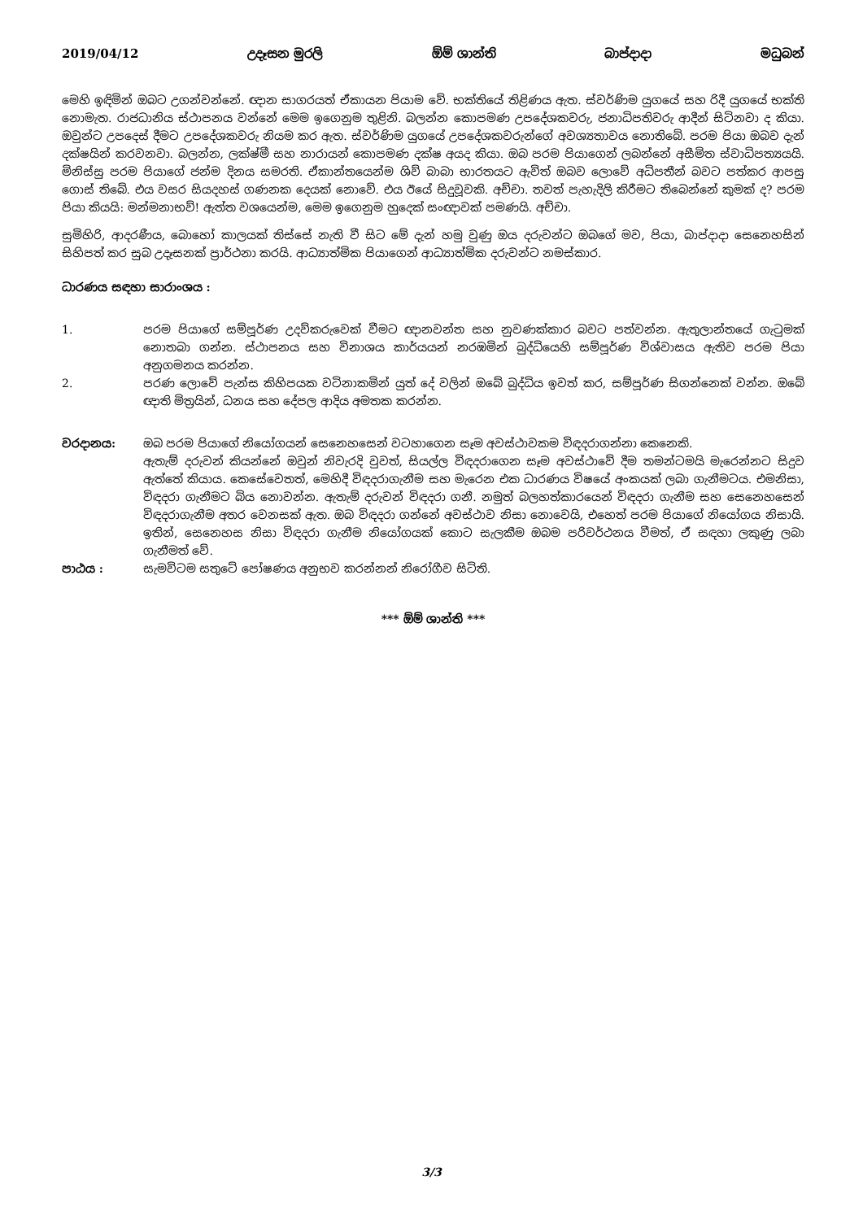2019/04/12 උදෑසන මුරලි ඕම් ශාන්ති බාප්දාදා මධුබන්
මෙහි ඉඳිමින් ඔබට උගන්වන්නේ. ඥාන සාගරයත් ඒකායන පියාම වේ. භක්තියේ තිළිණය ඇත. ස්වර්ණිම යුගයේ සහ රිදී යුගයේ භක්ති නොමැත. රාජධානිය ස්ථාපනය වන්නේ මෙම ඉගෙනුම තුළිනි. බලන්න කොපමණ උපදේශකවරු, ජනාධිපතිවරු ආදීන් සිටිනවා ද කියා. ඔවුන්ට උපදෙස් දීමට උපදේශකවරු නියම කර ඇත. ස්වර්ණිම යුගයේ උපදේශකවරුන්ගේ අවශ්‍යතාවය නොතිබේ. පරම පියා ඔබව දැන් දක්ෂයින් කරවනවා. බලන්න, ලක්ෂ්මී සහ නාරායන් කොපමණ දක්ෂ අයද කියා. ඔබ පරම පියාගෙන් ලබන්නේ අසීමිත ස්වාධිපත්‍යයයි. මිනිස්සු පරම පියාගේ ජන්ම දිනය සමරති. ඒකාන්තයෙන්ම ශිව් බාබා භාරතයට ඇවිත් ඔබව ලොවේ අධිපතීන් බවට පත්කර ආපසු ගොස් තිබේ. එය වසර සියදහස් ගණනක දෙයක් නොවේ. එය ඊයේ සිදුවූවකි. අච්චා. තවත් පැහැදිලි කිරීමට තිබෙන්නේ කුමක් ද? පරම පියා කියයි: මන්මනාභව්! ඇත්ත වශයෙන්ම, මෙම ඉගෙනුම හුදෙක් සංඥාවක් පමණයි. අච්චා.
සුමිහිරි, ආදරණීය, බොහෝ කාලයක් තිස්සේ නැති වී සිට මේ දැන් හමු වුණු ඔය දරුවන්ට ඔබගේ මව, පියා, බාප්දාදා සෙනෙහසින් සිහිපත් කර සුබ උදෑසනක් ප්‍රාර්ථනා කරයි. ආධ්‍යාත්මික පියාගෙන් ආධ්‍යාත්මික දරුවන්ට නමස්කාර.
ධාරණය සඳහා සාරාංශය :
1. පරම පියාගේ සම්පූර්ණ උදව්කරුවෙක් වීමට ඥානවන්ත සහ නුවණක්කාර බවට පත්වන්න. ඇතුලාන්තයේ ගැටුමක් නොතබා ගන්න. ස්ථාපනය සහ විනාශය කාර්යයන් නරඹමින් බුද්ධියෙහි සම්පූර්ණ විශ්වාසය ඇතිව පරම පියා අනුගමනය කරන්න.
2. පරණ ලොවේ පැන්ස කිහිපයක වටිනාකමින් යුත් දේ වලින් ඔබේ බුද්ධිය ඉවත් කර, සම්පූර්ණ සිගන්නෙක් වන්න. ඔබේ ඥාති මිත්‍රයින්, ධනය සහ දේපල ආදිය අමතක කරන්න.
වරදානය: ඔබ පරම පියාගේ නියෝගයන් සෙනෙහසෙන් වටහාගෙන සෑම අවස්ථාවකම විඳදරාගන්නා කෙනෙකි.
ඇතැම් දරුවන් කියන්නේ ඔවුන් නිවැරදි වුවත්, සියල්ල විඳදරාගෙන සෑම අවස්ථාවේ දීම තමන්ටමයි මැරෙන්නට සිදුව ඇත්තේ කියාය. කෙසේවෙතත්, මෙහිදී විඳදරාගැනීම සහ මැරෙන එක ධාරණය විෂයේ අංකයක් ලබා ගැනීමටය. එමනිසා, විඳදරා ගැනීමට බිය නොවන්න. ඇතැම් දරුවන් විඳදරා ගනී. නමුත් බලහත්කාරයෙන් විඳදරා ගැනීම සහ සෙනෙහසෙන් විඳදරාගැනීම අතර වෙනසක් ඇත. ඔබ විඳදරා ගන්නේ අවස්ථාව නිසා නොවෙයි, එහෙත් පරම පියාගේ නියෝගය නිසායි. ඉතින්, සෙනෙහස නිසා විඳදරා ගැනීම නියෝගයක් කොට සැලකීම ඔබම පරිවර්ථනය වීමත්, ඒ සඳහා ලකුණු ලබා ගැනීමත් වේ.
පාඨය : සැමවිටම සතුටේ පෝෂණය අනුභව කරන්නන් නිරෝගීව සිටිති.
*** ඕම් ශාන්ති ***
3/3